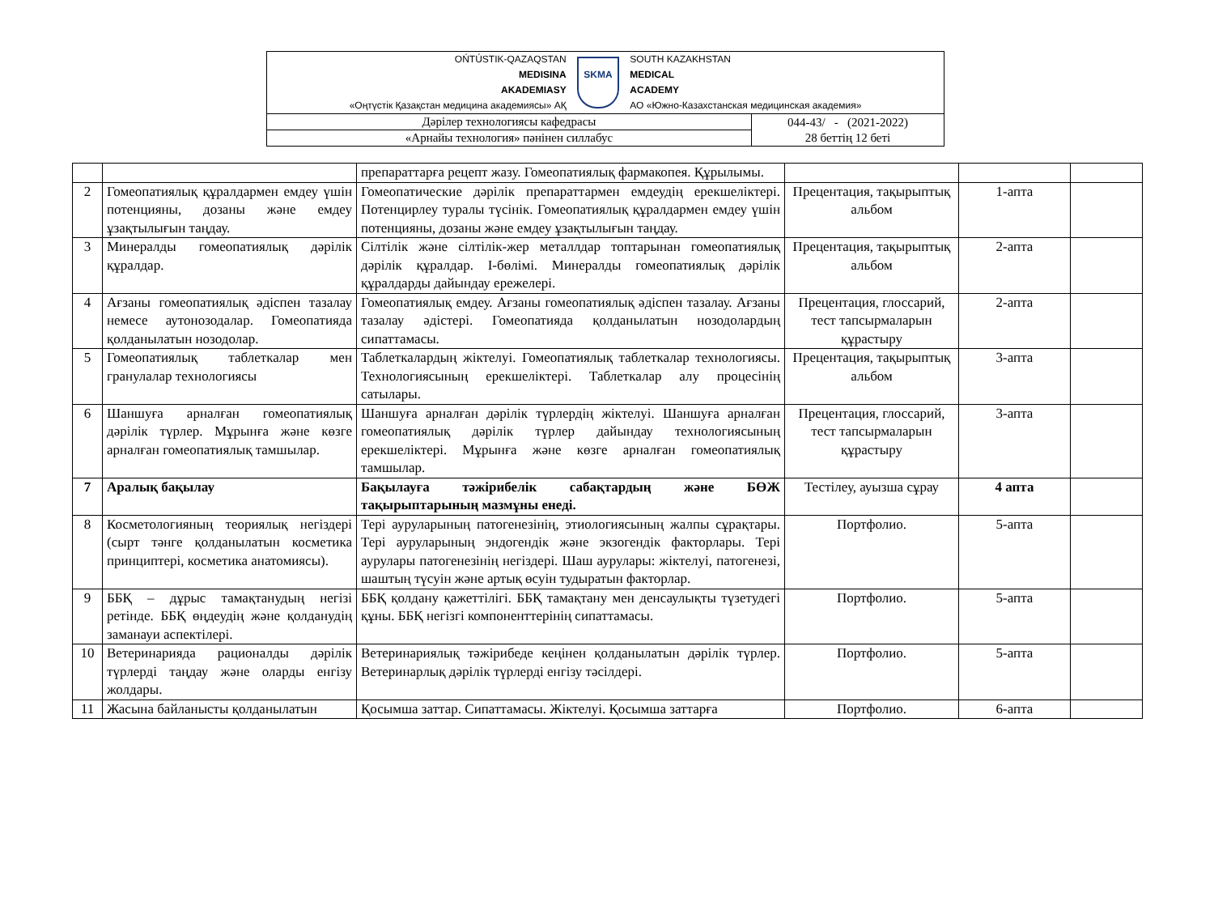| OŃTÚSTIK-QAZAQSTAN MEDISINA AKADEMIASY «Оңтүстік Қазақстан медицина академиясы» АҚ SKMA SOUTH KAZAKHSTAN MEDICAL ACADEMY АО «Южно-Казахстанская медицинская академия» | |
| Дәрілер технологиясы кафедрасы | 044-43/ - (2021-2022) 28 беттің 12 беті |
| «Арнайы технология» пәнінен силлабус | |
| | | препараттарға рецепт жазу. Гомеопатиялық фармакопея. Құрылымы. | | | |
| 2 | Гомеопатиялық құралдармен емдеу үшін потенцияны, дозаны және емдеу ұзақтылығын таңдау. | Гомеопатические дәрілік препараттармен емдеудің ерекшеліктері. Потенцирлеу туралы түсінік. Гомеопатиялық құралдармен емдеу үшін потенцияны, дозаны және емдеу ұзақтылығын таңдау. | Прецентация, тақырыптық альбом | 1-апта | |
| 3 | Минералды гомеопатиялық дәрілік құралдар. | Сілтілік және сілтілік-жер металлдар топтарынан гомеопатиялық дәрілік құралдар. I-бөлімі. Минералды гомеопатиялық дәрілік құралдарды дайындау ережелері. | Прецентация, тақырыптық альбом | 2-апта | |
| 4 | Ағзаны гомеопатиялық әдіспен тазалау немесе аутонозодалар. Гомеопатияда қолданылатын нозодолар. | Гомеопатиялық емдеу. Ағзаны гомеопатиялық әдіспен тазалау. Ағзаны тазалау әдістері. Гомеопатияда қолданылатын нозодолардың сипаттамасы. | Прецентация, глоссарий, тест тапсырмаларын құрастыру | 2-апта | |
| 5 | Гомеопатиялық таблеткалар мен гранулалар технологиясы | Таблеткалардың жіктелуі. Гомеопатиялық таблеткалар технологиясы. Технологиясының ерекшеліктері. Таблеткалар алу процесінің сатылары. | Прецентация, тақырыптық альбом | 3-апта | |
| 6 | Шаншуға арналған гомеопатиялық дәрілік түрлер. Мұрынға және көзге арналған гомеопатиялық тамшылар. | Шаншуға арналған дәрілік түрлердің жіктелуі. Шаншуға арналған гомеопатиялық дәрілік түрлер дайындау технологиясының ерекшеліктері. Мұрынға және көзге арналған гомеопатиялық тамшылар. | Прецентация, глоссарий, тест тапсырмаларын құрастыру | 3-апта | |
| 7 | Аралық бақылау | Бақылауға тәжірибелік сабақтардың және БӨЖ тақырыптарының мазмұны енеді. | Тестілеу, ауызша сұрау | 4 апта | |
| 8 | Косметологияның теориялық негіздері (сырт тәнге қолданылатын косметика принциптері, косметика анатомиясы). | Тері ауруларының патогенезінің, этиологиясының жалпы сұрақтары. Тері ауруларының эндогендік және экзогендік факторлары. Тері аурулары патогенезінің негіздері. Шаш аурулары: жіктелуі, патогенезі, шаштың түсуін және артық өсуін тудыратын факторлар. | Портфолио. | 5-апта | |
| 9 | ББҚ – дұрыс тамақтанудың негізі ретінде. ББҚ өңдеудің және қолданудің заманауи аспектілері. | ББҚ қолдану қажеттілігі. ББҚ тамақтану мен денсаулықты түзетудегі құны. ББҚ негізгі компоненттерінің сипаттамасы. | Портфолио. | 5-апта | |
| 10 | Ветеринарияда рационалды дәрілік түрлерді таңдау және оларды енгізу жолдары. | Ветеринариялық тәжірибеде кеңінен қолданылатын дәрілік түрлер. Ветеринарлық дәрілік түрлерді енгізу тәсілдері. | Портфолио. | 5-апта | |
| 11 | Жасына байланысты қолданылатын | Қосымша заттар. Сипаттамасы. Жіктелуі. Қосымша заттарға | Портфолио. | 6-апта | |